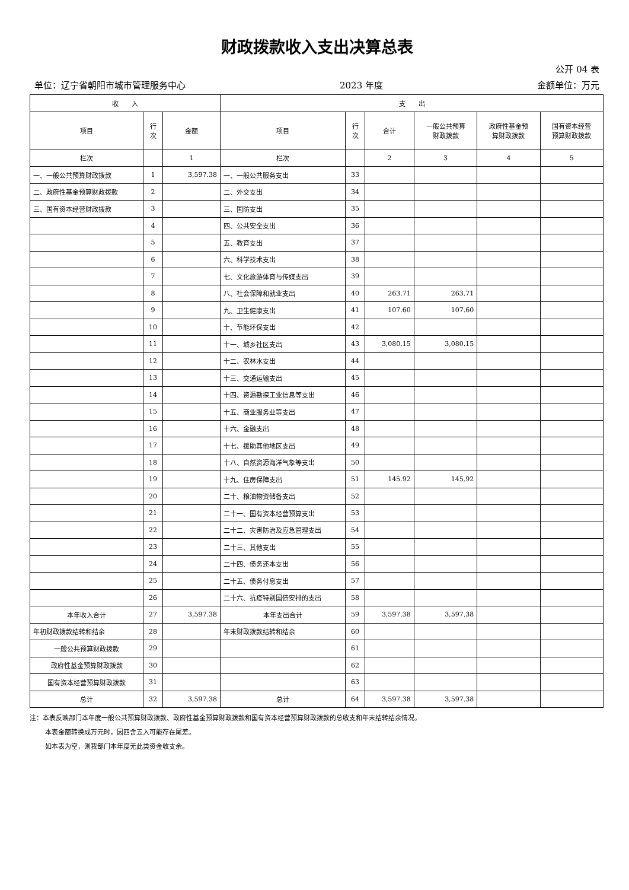财政拨款收入支出决算总表
公开 04 表
单位：辽宁省朝阳市城市管理服务中心 2023 年度 金额单位：万元
| 收 入 | | | 支 出 | | | | | |
| --- | --- | --- | --- | --- | --- | --- | --- | --- |
| 项目 | 行 次 | 金额 | 项目 | 行 次 | 合计 | 一般公共预算 财政拨款 | 政府性基金预 算财政拨款 | 国有资本经营 预算财政拨款 |
| 栏次 | | 1 | 栏次 | | 2 | 3 | 4 | 5 |
| 一、一般公共预算财政拨款 | 1 | 3,597.38 | 一、一般公共服务支出 | 33 | | | | |
| 二、政府性基金预算财政拨款 | 2 | | 二、外交支出 | 34 | | | | |
| 三、国有资本经营财政拨款 | 3 | | 三、国防支出 | 35 | | | | |
| | 4 | | 四、公共安全支出 | 36 | | | | |
| | 5 | | 五、教育支出 | 37 | | | | |
| | 6 | | 六、科学技术支出 | 38 | | | | |
| | 7 | | 七、文化旅游体育与传媒支出 | 39 | | | | |
| | 8 | | 八、社会保障和就业支出 | 40 | 263.71 | 263.71 | | |
| | 9 | | 九、卫生健康支出 | 41 | 107.60 | 107.60 | | |
| | 10 | | 十、节能环保支出 | 42 | | | | |
| | 11 | | 十一、城乡社区支出 | 43 | 3,080.15 | 3,080.15 | | |
| | 12 | | 十二、农林水支出 | 44 | | | | |
| | 13 | | 十三、交通运输支出 | 45 | | | | |
| | 14 | | 十四、资源勘探工业信息等支出 | 46 | | | | |
| | 15 | | 十五、商业服务业等支出 | 47 | | | | |
| | 16 | | 十六、金融支出 | 48 | | | | |
| | 17 | | 十七、援助其他地区支出 | 49 | | | | |
| | 18 | | 十八、自然资源海洋气象等支出 | 50 | | | | |
| | 19 | | 十九、住房保障支出 | 51 | 145.92 | 145.92 | | |
| | 20 | | 二十、粮油物资储备支出 | 52 | | | | |
| | 21 | | 二十一、国有资本经营预算支出 | 53 | | | | |
| | 22 | | 二十二、灾害防治及应急管理支出 | 54 | | | | |
| | 23 | | 二十三、其他支出 | 55 | | | | |
| | 24 | | 二十四、债务还本支出 | 56 | | | | |
| | 25 | | 二十五、债务付息支出 | 57 | | | | |
| | 26 | | 二十六、抗疫特别国债安排的支出 | 58 | | | | |
| 本年收入合计 | 27 | 3,597.38 | 本年支出合计 | 59 | 3,597.38 | 3,597.38 | | |
| 年初财政拨款结转和结余 | 28 | | 年末财政拨款结转和结余 | 60 | | | | |
| 一般公共预算财政拨款 | 29 | | | 61 | | | | |
| 政府性基金预算财政拨款 | 30 | | | 62 | | | | |
| 国有资本经营预算财政拨款 | 31 | | | 63 | | | | |
| 总计 | 32 | 3,597.38 | 总计 | 64 | 3,597.38 | 3,597.38 | | |
注：本表反映部门本年度一般公共预算财政拨款、政府性基金预算财政拨款和国有资本经营预算财政拨款的总收支和年末结转结余情况。
本表金额转换成万元时，因四舍五入可能存在尾差。
如本表为空，则我部门本年度无此类资金收支余。